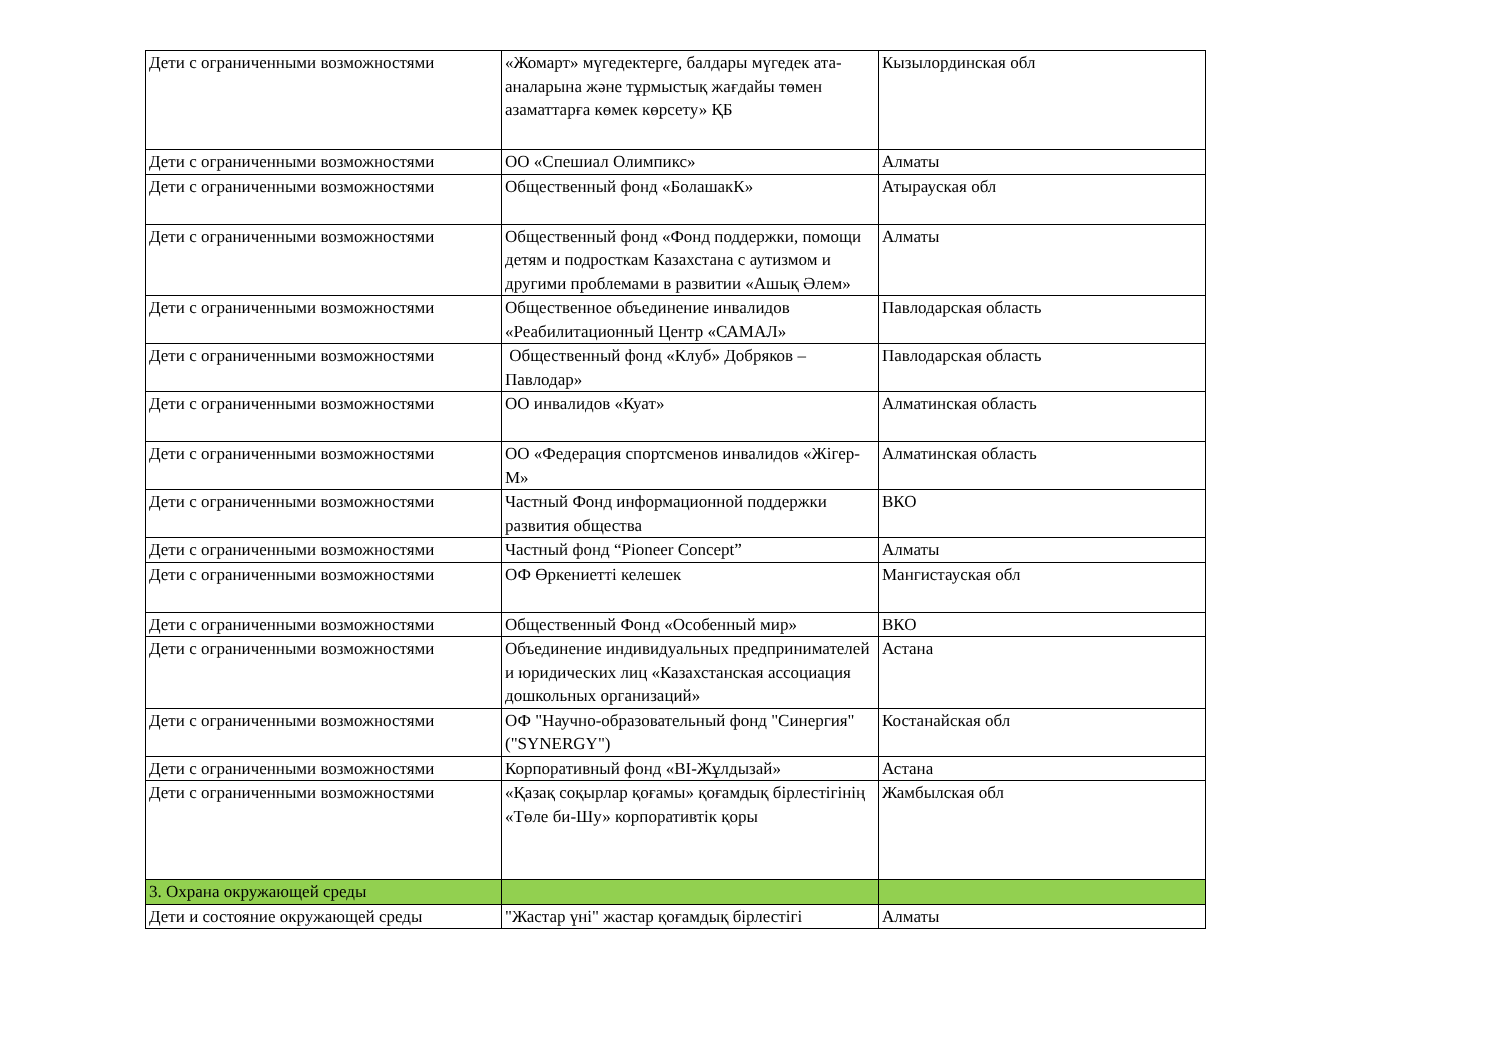| Дети с ограниченными возможностями | «Жомарт» мүгедектерге, балдары мүгедек ата-аналарына және тұрмыстық жағдайы төмен азаматтарға көмек көрсету» ҚБ | Кызылординская обл |
| Дети с ограниченными возможностями | ОО «Спешиал Олимпикс» | Алматы |
| Дети с ограниченными возможностями | Общественный фонд «БолашакК» | Атырауская обл |
| Дети с ограниченными возможностями | Общественный фонд «Фонд поддержки, помощи детям и подросткам Казахстана с аутизмом и другими проблемами в развитии «Ашық Әлем» | Алматы |
| Дети с ограниченными возможностями | Общественное объединение инвалидов «Реабилитационный Центр «САМАЛ» | Павлодарская область |
| Дети с ограниченными возможностями | Общественный фонд «Клуб» Добряков – Павлодар» | Павлодарская область |
| Дети с ограниченными возможностями | ОО инвалидов «Куат» | Алматинская область |
| Дети с ограниченными возможностями | ОО «Федерация спортсменов инвалидов «Жігер-М» | Алматинская область |
| Дети с ограниченными возможностями | Частный Фонд информационной поддержки развития общества | ВКО |
| Дети с ограниченными возможностями | Частный фонд “Pioneer Concept” | Алматы |
| Дети с ограниченными возможностями | ОФ Өркениетті келешек | Мангистауская обл |
| Дети с ограниченными возможностями | Общественный Фонд «Особенный мир» | ВКО |
| Дети с ограниченными возможностями | Объединение индивидуальных предпринимателей и юридических лиц «Казахстанская ассоциация дошкольных организаций» | Астана |
| Дети с ограниченными возможностями | ОФ "Научно-образовательный фонд "Синергия" ("SYNERGY") | Костанайская обл |
| Дети с ограниченными возможностями | Корпоративный фонд «BI-Жұлдызай» | Астана |
| Дети с ограниченными возможностями | «Қазақ соқырлар қоғамы» қоғамдық бірлестігінің «Төле би-Шу» корпоративтік қоры | Жамбылская обл |
| 3. Охрана окружающей среды | | |
| Дети и состояние окружающей среды | "Жастар үні" жастар қоғамдық бірлестігі | Алматы |